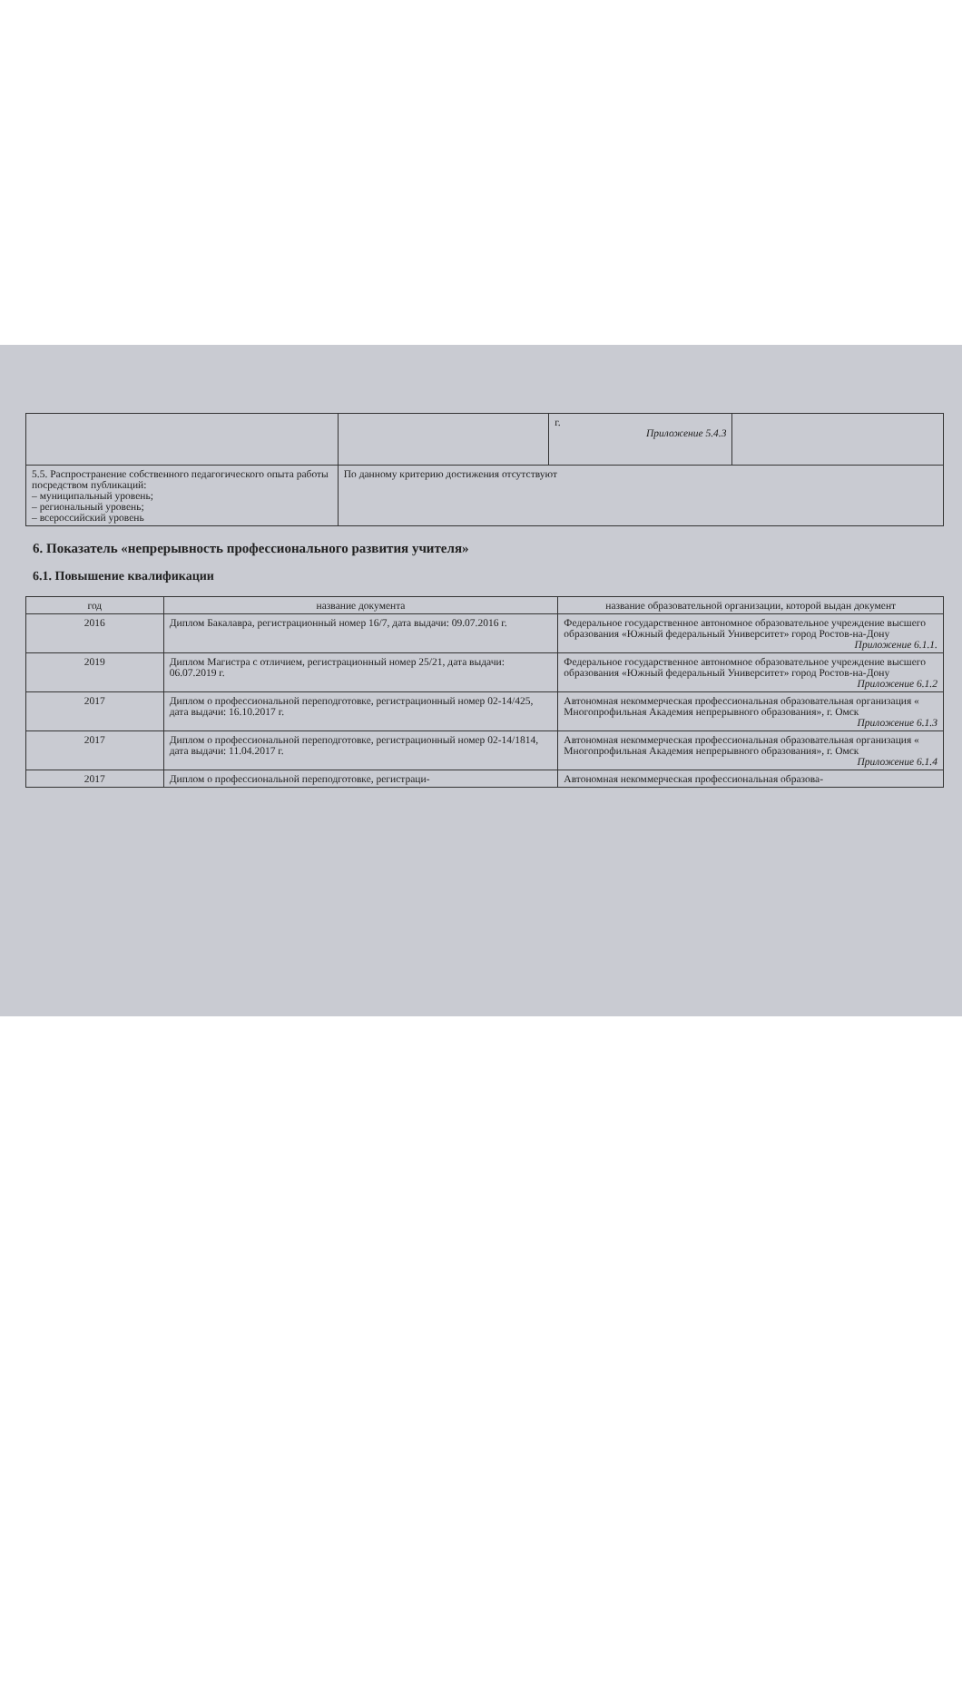| | | г. Приложение 5.4.3 | |
| 5.5. Распространение собственного педагогического опыта работы посредством публикаций: – муниципальный уровень; – региональный уровень; – всероссийский уровень | По данному критерию достижения отсутствуют | | |
6. Показатель «непрерывность профессионального развития учителя»
6.1. Повышение квалификации
| год | название документа | название образовательной организации, которой выдан документ |
| --- | --- | --- |
| 2016 | Диплом Бакалавра, регистрационный номер 16/7, дата выдачи: 09.07.2016 г. | Федеральное государственное автономное образовательное учреждение высшего образования «Южный федеральный Университет» город Ростов-на-Дону Приложение 6.1.1. |
| 2019 | Диплом Магистра с отличием, регистрационный номер 25/21, дата выдачи: 06.07.2019 г. | Федеральное государственное автономное образовательное учреждение высшего образования «Южный федеральный Университет» город Ростов-на-Дону Приложение 6.1.2 |
| 2017 | Диплом о профессиональной переподготовке, регистрационный номер 02-14/425, дата выдачи: 16.10.2017 г. | Автономная некоммерческая профессиональная образовательная организация « Многопрофильная Академия непрерывного образования», г. Омск Приложение 6.1.3 |
| 2017 | Диплом о профессиональной переподготовке, регистрационный номер 02-14/1814, дата выдачи: 11.04.2017 г. | Автономная некоммерческая профессиональная образовательная организация « Многопрофильная Академия непрерывного образования», г. Омск Приложение 6.1.4 |
| 2017 | Диплом о профессиональной переподготовке, регистраци- | Автономная некоммерческая профессиональная образова- |